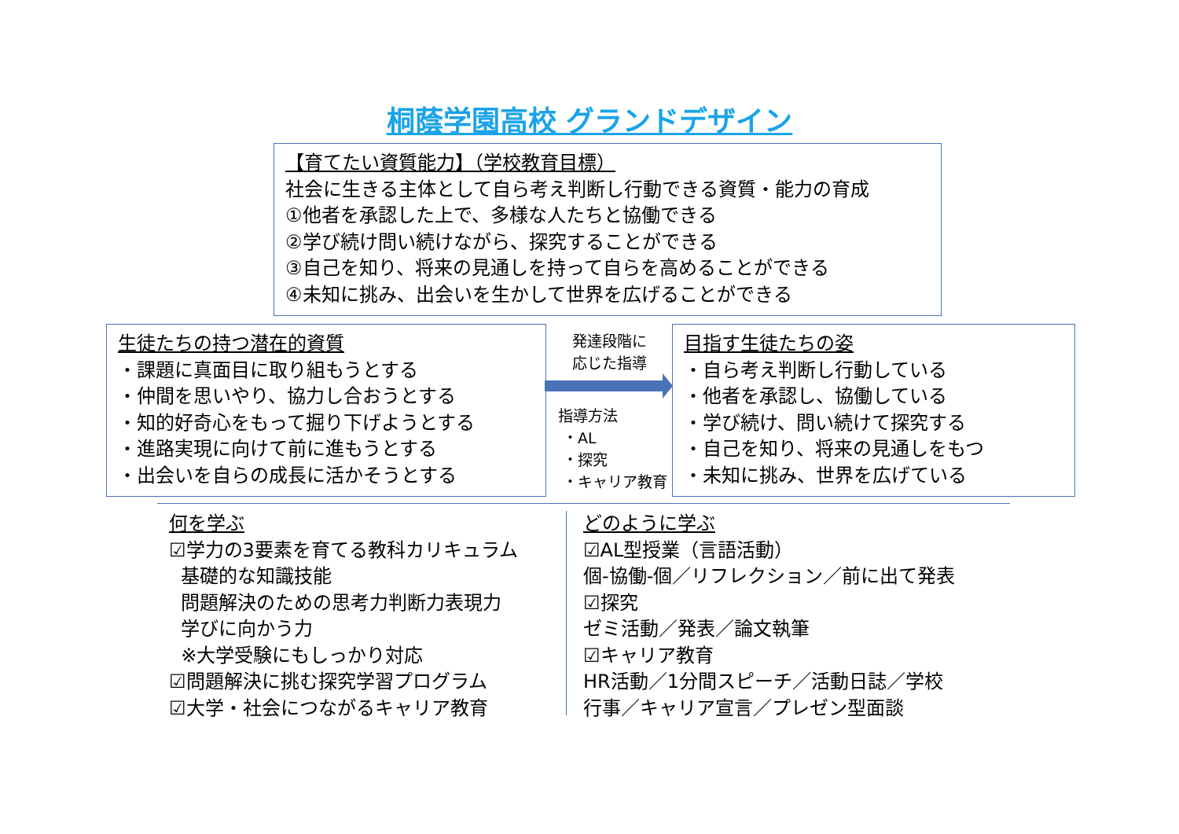桐蔭学園高校 グランドデザイン
【育てたい資質能力】（学校教育目標）
社会に生きる主体として自ら考え判断し行動できる資質・能力の育成
①他者を承認した上で、多様な人たちと協働できる
②学び続け問い続けながら、探究することができる
③自己を知り、将来の見通しを持って自らを高めることができる
④未知に挑み、出会いを生かして世界を広げることができる
生徒たちの持つ潜在的資質
・課題に真面目に取り組もうとする
・仲間を思いやり、協力し合おうとする
・知的好奇心をもって掘り下げようとする
・進路実現に向けて前に進もうとする
・出会いを自らの成長に活かそうとする
発達段階に
応じた指導
指導方法
・AL
・探究
・キャリア教育
目指す生徒たちの姿
・自ら考え判断し行動している
・他者を承認し、協働している
・学び続け、問い続けて探究する
・自己を知り、将来の見通しをもつ
・未知に挑み、世界を広げている
何を学ぶ
☑学力の3要素を育てる教科カリキュラム
基礎的な知識技能
問題解決のための思考力判断力表現力
学びに向かう力
※大学受験にもしっかり対応
☑問題解決に挑む探究学習プログラム
☑大学・社会につながるキャリア教育
どのように学ぶ
☑AL型授業（言語活動）
個-協働-個／リフレクション／前に出て発表
☑探究
ゼミ活動／発表／論文執筆
☑キャリア教育
HR活動／1分間スピーチ／活動日誌／学校
行事／キャリア宣言／プレゼン型面談